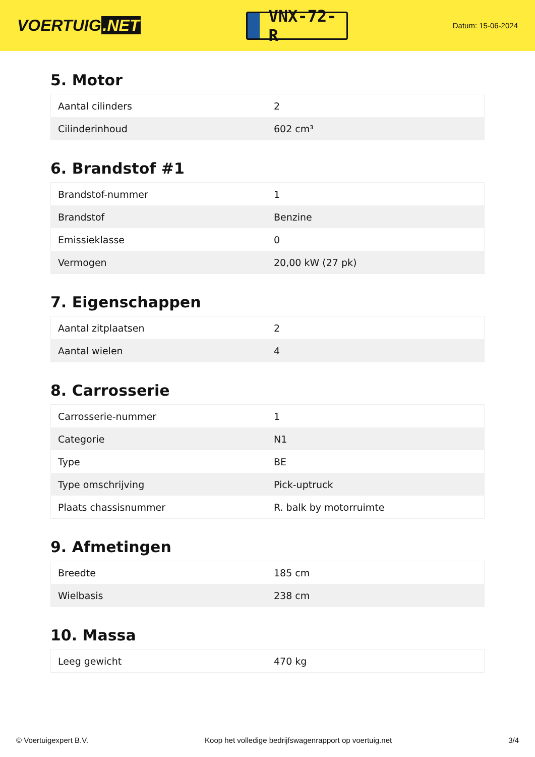VOERTUIG.NET
VNX-72-R
Datum: 15-06-2024
5. Motor
| Aantal cilinders | 2 |
| Cilinderinhoud | 602 cm³ |
6. Brandstof #1
| Brandstof-nummer | 1 |
| Brandstof | Benzine |
| Emissieklasse | 0 |
| Vermogen | 20,00 kW (27 pk) |
7. Eigenschappen
| Aantal zitplaatsen | 2 |
| Aantal wielen | 4 |
8. Carrosserie
| Carrosserie-nummer | 1 |
| Categorie | N1 |
| Type | BE |
| Type omschrijving | Pick-uptruck |
| Plaats chassisnummer | R. balk by motorruimte |
9. Afmetingen
| Breedte | 185 cm |
| Wielbasis | 238 cm |
10. Massa
| Leeg gewicht | 470 kg |
© Voertuigexpert B.V. Koop het volledige bedrijfswagenrapport op voertuig.net 3/4